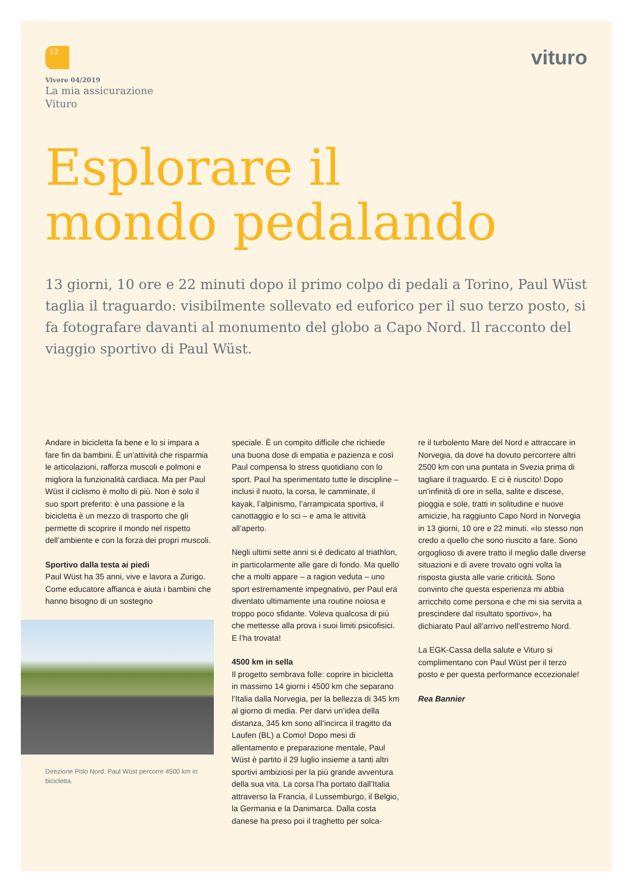12 vituro
Vivere 04/2019
La mia assicurazione
Vituro
Esplorare il
mondo pedalando
13 giorni, 10 ore e 22 minuti dopo il primo colpo di pedali a Torino, Paul Wüst taglia il traguardo: visibilmente sollevato ed euforico per il suo terzo posto, si fa fotografare davanti al monumento del globo a Capo Nord. Il racconto del viaggio sportivo di Paul Wüst.
Andare in bicicletta fa bene e lo si impara a fare fin da bambini. È un’attività che risparmia le articolazioni, rafforza muscoli e polmoni e migliora la funzionalità cardiaca. Ma per Paul Wüst il ciclismo è molto di più. Non è solo il suo sport preferito: è una passione e la bicicletta è un mezzo di trasporto che gli permette di scoprire il mondo nel rispetto dell’ambiente e con la forza dei propri muscoli.
Sportivo dalla testa ai piedi
Paul Wüst ha 35 anni, vive e lavora a Zurigo. Come educatore affianca e aiuta i bambini che hanno bisogno di un sostegno
Direzione Polo Nord: Paul Wüst percorre 4500 km in bicicletta.
speciale. È un compito difficile che richiede una buona dose di empatia e pazienza e così Paul compensa lo stress quotidiano con lo sport. Paul ha sperimentato tutte le discipline – inclusi il nuoto, la corsa, le camminate, il kayak, l’alpinismo, l’arrampicata sportiva, il canottaggio e lo sci – e ama le attività all’aperto.
Negli ultimi sette anni si è dedicato al triathlon, in particolarmente alle gare di fondo. Ma quello che a molti appare – a ragion veduta – uno sport estremamente impegnativo, per Paul era diventato ultimamente una routine noiosa e troppo poco sfidante. Voleva qualcosa di più che mettesse alla prova i suoi limiti psicofisici. E l’ha trovata!
4500 km in sella
Il progetto sembrava folle: coprire in bicicletta in massimo 14 giorni i 4500 km che separano l’Italia dalla Norvegia, per la bellezza di 345 km al giorno di media. Per darvi un’idea della distanza, 345 km sono all’incirca il tragitto da Laufen (BL) a Como! Dopo mesi di allentamento e preparazione mentale, Paul Wüst è partito il 29 luglio insieme a tanti altri sportivi ambiziosi per la più grande avventura della sua vita. La corsa l’ha portato dall’Italia attraverso la Francia, il Lussemburgo, il Belgio, la Germania e la Danimarca. Dalla costa danese ha preso poi il traghetto per solca-
re il turbolento Mare del Nord e attraccare in Norvegia, da dove ha dovuto percorrere altri 2500 km con una puntata in Svezia prima di tagliare il traguardo. E ci è riuscito! Dopo un’infinità di ore in sella, salite e discese, pioggia e sole, tratti in solitudine e nuove amicizie, ha raggiunto Capo Nord in Norvegia in 13 giorni, 10 ore e 22 minuti. «Io stesso non credo a quello che sono riuscito a fare. Sono orgoglioso di avere tratto il meglio dalle diverse situazioni e di avere trovato ogni volta la risposta giusta alle varie criticità. Sono convinto che questa esperienza mi abbia arricchito come persona e che mi sia servita a prescindere dal risultato sportivo», ha dichiarato Paul all’arrivo nell’estremo Nord.
La EGK-Cassa della salute e Vituro si complimentano con Paul Wüst per il terzo posto e per questa performance eccezionale!
Rea Bannier